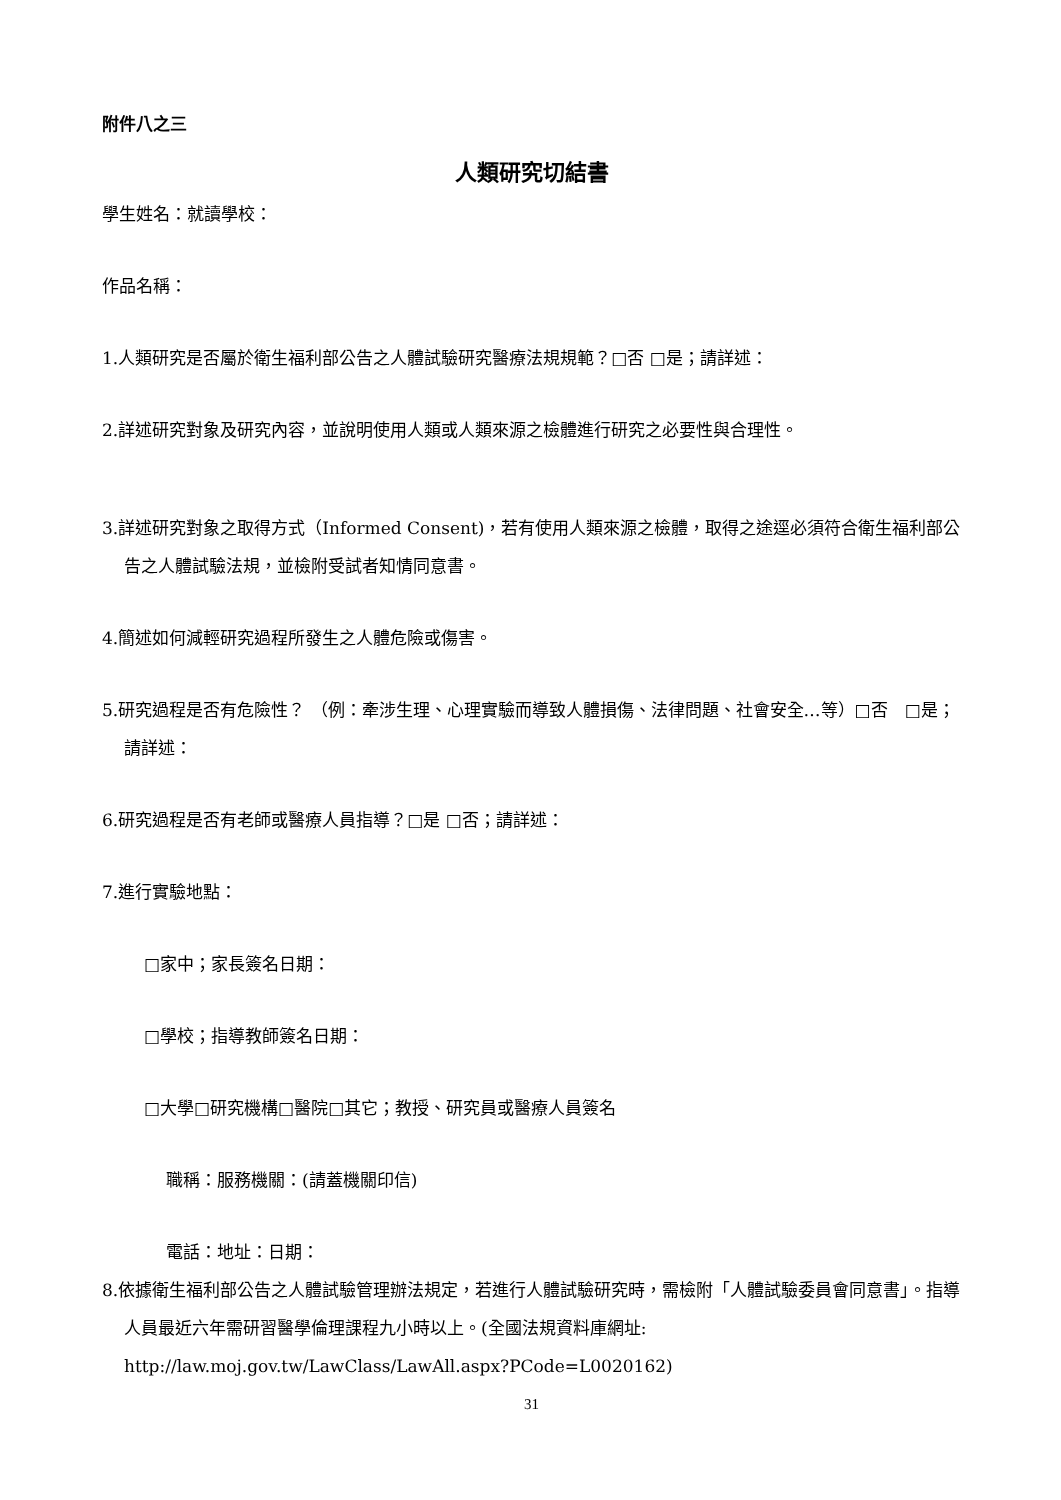附件八之三
人類研究切結書
學生姓名：就讀學校：
作品名稱：
1.人類研究是否屬於衛生福利部公告之人體試驗研究醫療法規規範？□否 □是；請詳述：
2.詳述研究對象及研究內容，並說明使用人類或人類來源之檢體進行研究之必要性與合理性。
3.詳述研究對象之取得方式（Informed Consent)，若有使用人類來源之檢體，取得之途逕必須符合衛生福利部公告之人體試驗法規，並檢附受試者知情同意書。
4.簡述如何減輕研究過程所發生之人體危險或傷害。
5.研究過程是否有危險性？ （例：牽涉生理、心理實驗而導致人體損傷、法律問題、社會安全…等）□否　□是；請詳述：
6.研究過程是否有老師或醫療人員指導？□是 □否；請詳述：
7.進行實驗地點：
□家中；家長簽名日期：
□學校；指導教師簽名日期：
□大學□研究機構□醫院□其它；教授、研究員或醫療人員簽名
職稱：服務機關：(請蓋機關印信)
電話：地址：日期：
8.依據衛生福利部公告之人體試驗管理辦法規定，若進行人體試驗研究時，需檢附「人體試驗委員會同意書」。指導人員最近六年需研習醫學倫理課程九小時以上。(全國法規資料庫網址: http://law.moj.gov.tw/LawClass/LawAll.aspx?PCode=L0020162)
31